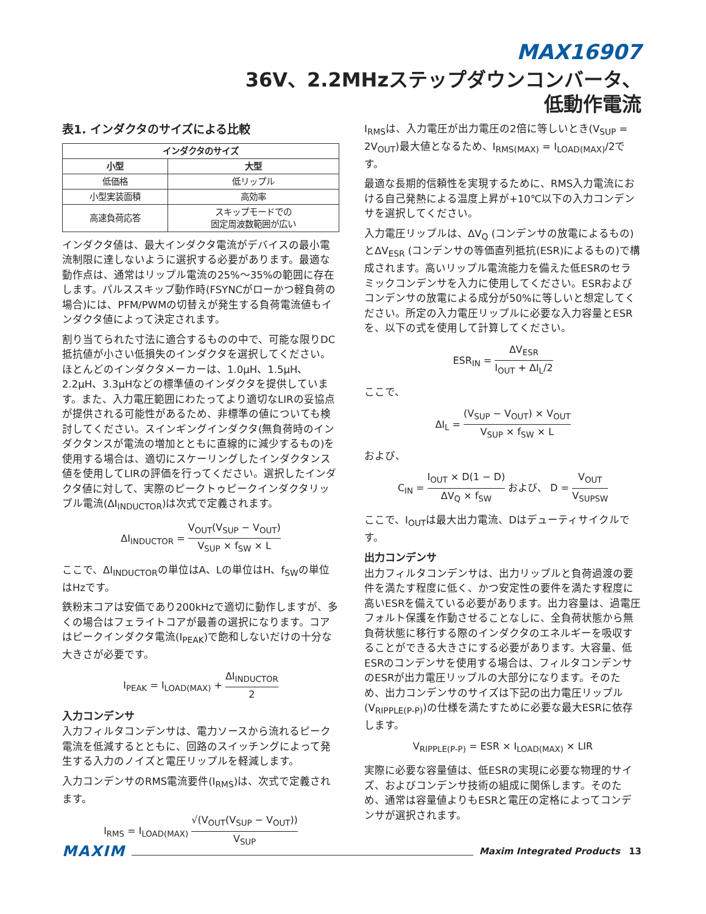MAX16907
36V、2.2MHzステップダウンコンバータ、
低動作電流
表1. インダクタのサイズによる比較
| インダクタのサイズ | |
| --- | --- |
| 小型 | 大型 |
| 低価格 | 低リップル |
| 小型実装面積 | 高効率 |
| 高速負荷応答 | スキップモードでの 固定周波数範囲が広い |
インダクタ値は、最大インダクタ電流がデバイスの最小電流制限に達しないように選択する必要があります。最適な動作点は、通常はリップル電流の25%～35%の範囲に存在します。パルススキップ動作時(FSYNCがローかつ軽負荷の場合)には、PFM/PWMの切替えが発生する負荷電流値もインダクタ値によって決定されます。
割り当てられた寸法に適合するものの中で、可能な限りDC抵抗値が小さい低損失のインダクタを選択してください。ほとんどのインダクタメーカーは、1.0μH、1.5μH、2.2μH、3.3μHなどの標準値のインダクタを提供しています。また、入力電圧範囲にわたってより適切なLIRの妥協点が提供される可能性があるため、非標準の値についても検討してください。スインギングインダクタ(無負荷時のインダクタンスが電流の増加とともに直線的に減少するもの)を使用する場合は、適切にスケーリングしたインダクタンス値を使用してLIRの評価を行ってください。選択したインダクタ値に対して、実際のピークトゥピークインダクタリップル電流(ΔI<sub>INDUCTOR</sub>)は次式で定義されます。
ΔI<sub>INDUCTOR</sub> = V<sub>OUT</sub>(V<sub>SUP</sub> − V<sub>OUT</sub>) V<sub>SUP</sub> × f<sub>SW</sub> × L
ここで、ΔI<sub>INDUCTOR</sub>の単位はA、Lの単位はH、f<sub>SW</sub>の単位はHzです。
鉄粉末コアは安価であり200kHzで適切に動作しますが、多くの場合はフェライトコアが最善の選択になります。コアはピークインダクタ電流(I<sub>PEAK</sub>)で飽和しないだけの十分な大きさが必要です。
I<sub>PEAK</sub> = I<sub>LOAD(MAX)</sub> + ΔI<sub>INDUCTOR</sub> 2
入力コンデンサ
入力フィルタコンデンサは、電力ソースから流れるピーク電流を低減するとともに、回路のスイッチングによって発生する入力のノイズと電圧リップルを軽減します。
入力コンデンサのRMS電流要件(I<sub>RMS</sub>)は、次式で定義されます。
I<sub>RMS</sub> = I<sub>LOAD(MAX)</sub> √(V<sub>OUT</sub>(V<sub>SUP</sub> − V<sub>OUT</sub>)) V<sub>SUP</sub>
I<sub>RMS</sub>は、入力電圧が出力電圧の2倍に等しいとき(V<sub>SUP</sub> = 2V<sub>OUT</sub>)最大値となるため、I<sub>RMS(MAX)</sub> = I<sub>LOAD(MAX)</sub>/2です。
最適な長期的信頼性を実現するために、RMS入力電流における自己発熱による温度上昇が+10℃以下の入力コンデンサを選択してください。
入力電圧リップルは、ΔV<sub>Q</sub> (コンデンサの放電によるもの)とΔV<sub>ESR</sub> (コンデンサの等価直列抵抗(ESR)によるもの)で構成されます。高いリップル電流能力を備えた低ESRのセラミックコンデンサを入力に使用してください。ESRおよびコンデンサの放電による成分が50%に等しいと想定してください。所定の入力電圧リップルに必要な入力容量とESRを、以下の式を使用して計算してください。
ESR<sub>IN</sub> = ΔV<sub>ESR</sub> I<sub>OUT</sub> + ΔI<sub>L</sub>/2
ここで、
ΔI<sub>L</sub> = (V<sub>SUP</sub> − V<sub>OUT</sub>) × V<sub>OUT</sub> V<sub>SUP</sub> × f<sub>SW</sub> × L
および、
C<sub>IN</sub> = I<sub>OUT</sub> × D(1 − D) ΔV<sub>Q</sub> × f<sub>SW</sub> および、 D = V<sub>OUT</sub> V<sub>SUPSW</sub>
ここで、I<sub>OUT</sub>は最大出力電流、Dはデューティサイクルです。
出力コンデンサ
出力フィルタコンデンサは、出力リップルと負荷過渡の要件を満たす程度に低く、かつ安定性の要件を満たす程度に高いESRを備えている必要があります。出力容量は、過電圧フォルト保護を作動させることなしに、全負荷状態から無負荷状態に移行する際のインダクタのエネルギーを吸収することができる大きさにする必要があります。大容量、低ESRのコンデンサを使用する場合は、フィルタコンデンサのESRが出力電圧リップルの大部分になります。そのため、出力コンデンサのサイズは下記の出力電圧リップル(V<sub>RIPPLE(P-P)</sub>)の仕様を満たすために必要な最大ESRに依存します。
V<sub>RIPPLE(P-P)</sub> = ESR × I<sub>LOAD(MAX)</sub> × LIR
実際に必要な容量値は、低ESRの実現に必要な物理的サイズ、およびコンデンサ技術の組成に関係します。そのため、通常は容量値よりもESRと電圧の定格によってコンデンサが選択されます。
MAXIM Maxim Integrated Products 13